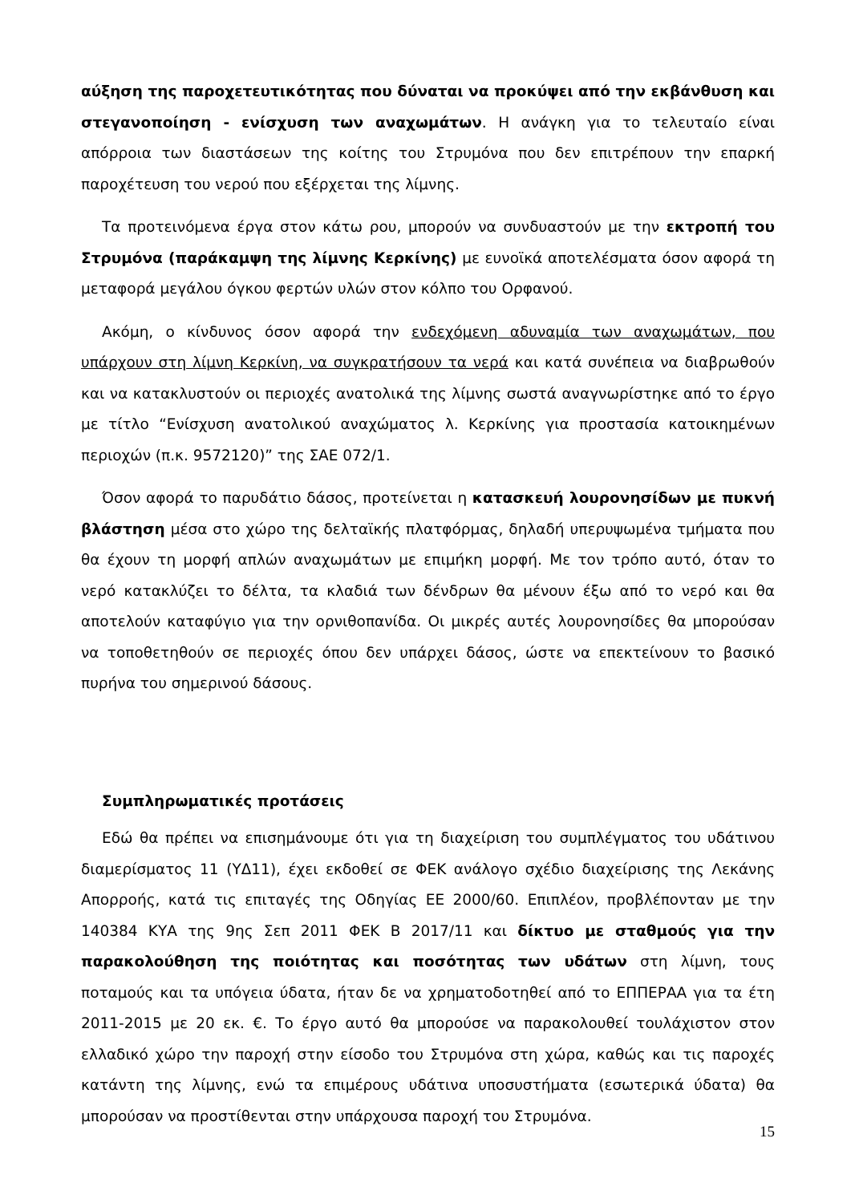αύξηση της παροχετευτικότητας που δύναται να προκύψει από την εκβάνθυση και στεγανοποίηση - ενίσχυση των αναχωμάτων. Η ανάγκη για το τελευταίο είναι απόρροια των διαστάσεων της κοίτης του Στρυμόνα που δεν επιτρέπουν την επαρκή παροχέτευση του νερού που εξέρχεται της λίμνης.
Τα προτεινόμενα έργα στον κάτω ρου, μπορούν να συνδυαστούν με την εκτροπή του Στρυμόνα (παράκαμψη της λίμνης Κερκίνης) με ευνοϊκά αποτελέσματα όσον αφορά τη μεταφορά μεγάλου όγκου φερτών υλών στον κόλπο του Ορφανού.
Ακόμη, ο κίνδυνος όσον αφορά την ενδεχόμενη αδυναμία των αναχωμάτων, που υπάρχουν στη λίμνη Κερκίνη, να συγκρατήσουν τα νερά και κατά συνέπεια να διαβρωθούν και να κατακλυστούν οι περιοχές ανατολικά της λίμνης σωστά αναγνωρίστηκε από το έργο με τίτλο “Ενίσχυση ανατολικού αναχώματος λ. Κερκίνης για προστασία κατοικημένων περιοχών (π.κ. 9572120)” της ΣΑΕ 072/1.
Όσον αφορά το παρυδάτιο δάσος, προτείνεται η κατασκευή λουρονησίδων με πυκνή βλάστηση μέσα στο χώρο της δελταϊκής πλατφόρμας, δηλαδή υπερυψωμένα τμήματα που θα έχουν τη μορφή απλών αναχωμάτων με επιμήκη μορφή. Με τον τρόπο αυτό, όταν το νερό κατακλύζει το δέλτα, τα κλαδιά των δένδρων θα μένουν έξω από το νερό και θα αποτελούν καταφύγιο για την ορνιθοπανίδα. Οι μικρές αυτές λουρονησίδες θα μπορούσαν να τοποθετηθούν σε περιοχές όπου δεν υπάρχει δάσος, ώστε να επεκτείνουν το βασικό πυρήνα του σημερινού δάσους.
Συμπληρωματικές προτάσεις
Εδώ θα πρέπει να επισημάνουμε ότι για τη διαχείριση του συμπλέγματος του υδάτινου διαμερίσματος 11 (ΥΔ11), έχει εκδοθεί σε ΦΕΚ ανάλογο σχέδιο διαχείρισης της Λεκάνης Απορροής, κατά τις επιταγές της Οδηγίας ΕΕ 2000/60. Επιπλέον, προβλέπονταν με την 140384 ΚΥΑ της 9ης Σεπ 2011 ΦΕΚ Β 2017/11 και δίκτυο με σταθμούς για την παρακολούθηση της ποιότητας και ποσότητας των υδάτων στη λίμνη, τους ποταμούς και τα υπόγεια ύδατα, ήταν δε να χρηματοδοτηθεί από το ΕΠΠΕΡΑΑ για τα έτη 2011-2015 με 20 εκ. €. Το έργο αυτό θα μπορούσε να παρακολουθεί τουλάχιστον στον ελλαδικό χώρο την παροχή στην είσοδο του Στρυμόνα στη χώρα, καθώς και τις παροχές κατάντη της λίμνης, ενώ τα επιμέρους υδάτινα υποσυστήματα (εσωτερικά ύδατα) θα μπορούσαν να προστίθενται στην υπάρχουσα παροχή του Στρυμόνα.
15